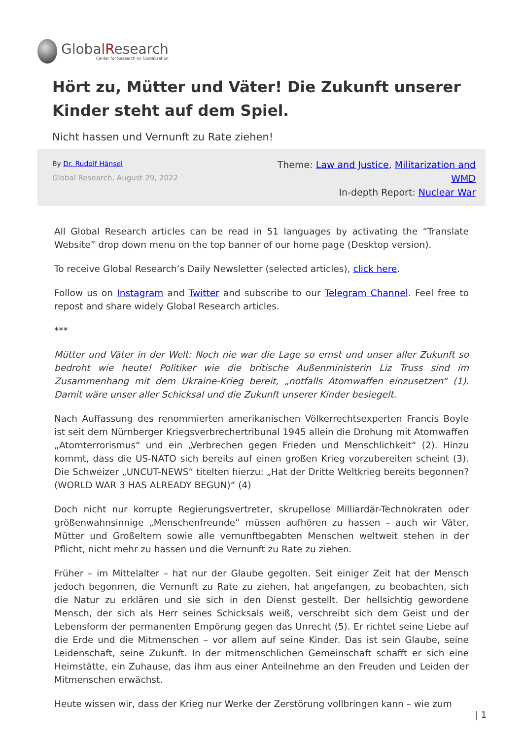GlobalResearch
Center for Research on Globalization
Hört zu, Mütter und Väter! Die Zukunft unserer Kinder steht auf dem Spiel.
Nicht hassen und Vernunft zu Rate ziehen!
By Dr. Rudolf Hänsel
Global Research, August 29, 2022
Theme: Law and Justice, Militarization and WMD
In-depth Report: Nuclear War
All Global Research articles can be read in 51 languages by activating the “Translate Website” drop down menu on the top banner of our home page (Desktop version).
To receive Global Research’s Daily Newsletter (selected articles), click here.
Follow us on Instagram and Twitter and subscribe to our Telegram Channel. Feel free to repost and share widely Global Research articles.
***
Mütter und Väter in der Welt: Noch nie war die Lage so ernst und unser aller Zukunft so bedroht wie heute! Politiker wie die britische Außenministerin Liz Truss sind im Zusammenhang mit dem Ukraine-Krieg bereit, „notfalls Atomwaffen einzusetzen“ (1). Damit wäre unser aller Schicksal und die Zukunft unserer Kinder besiegelt.
Nach Auffassung des renommierten amerikanischen Völkerrechtsexperten Francis Boyle ist seit dem Nürnberger Kriegsverbrechertribunal 1945 allein die Drohung mit Atomwaffen „Atomterrorismus“ und ein „Verbrechen gegen Frieden und Menschlichkeit“ (2). Hinzu kommt, dass die US-NATO sich bereits auf einen großen Krieg vorzubereiten scheint (3). Die Schweizer „UNCUT-NEWS“ titelten hierzu: „Hat der Dritte Weltkrieg bereits begonnen? (WORLD WAR 3 HAS ALREADY BEGUN)“ (4)
Doch nicht nur korrupte Regierungsvertreter, skrupellose Milliardär-Technokraten oder größenwahnsinnige „Menschenfreunde“ müssen aufhören zu hassen – auch wir Väter, Mütter und Großeltern sowie alle vernunftbegabten Menschen weltweit stehen in der Pflicht, nicht mehr zu hassen und die Vernunft zu Rate zu ziehen.
Früher – im Mittelalter – hat nur der Glaube gegolten. Seit einiger Zeit hat der Mensch jedoch begonnen, die Vernunft zu Rate zu ziehen, hat angefangen, zu beobachten, sich die Natur zu erklären und sie sich in den Dienst gestellt. Der hellsichtig gewordene Mensch, der sich als Herr seines Schicksals weiß, verschreibt sich dem Geist und der Lebensform der permanenten Empörung gegen das Unrecht (5). Er richtet seine Liebe auf die Erde und die Mitmenschen – vor allem auf seine Kinder. Das ist sein Glaube, seine Leidenschaft, seine Zukunft. In der mitmenschlichen Gemeinschaft schafft er sich eine Heimstätte, ein Zuhause, das ihm aus einer Anteilnehme an den Freuden und Leiden der Mitmenschen erwächst.
Heute wissen wir, dass der Krieg nur Werke der Zerstörung vollbringen kann – wie zum
| 1